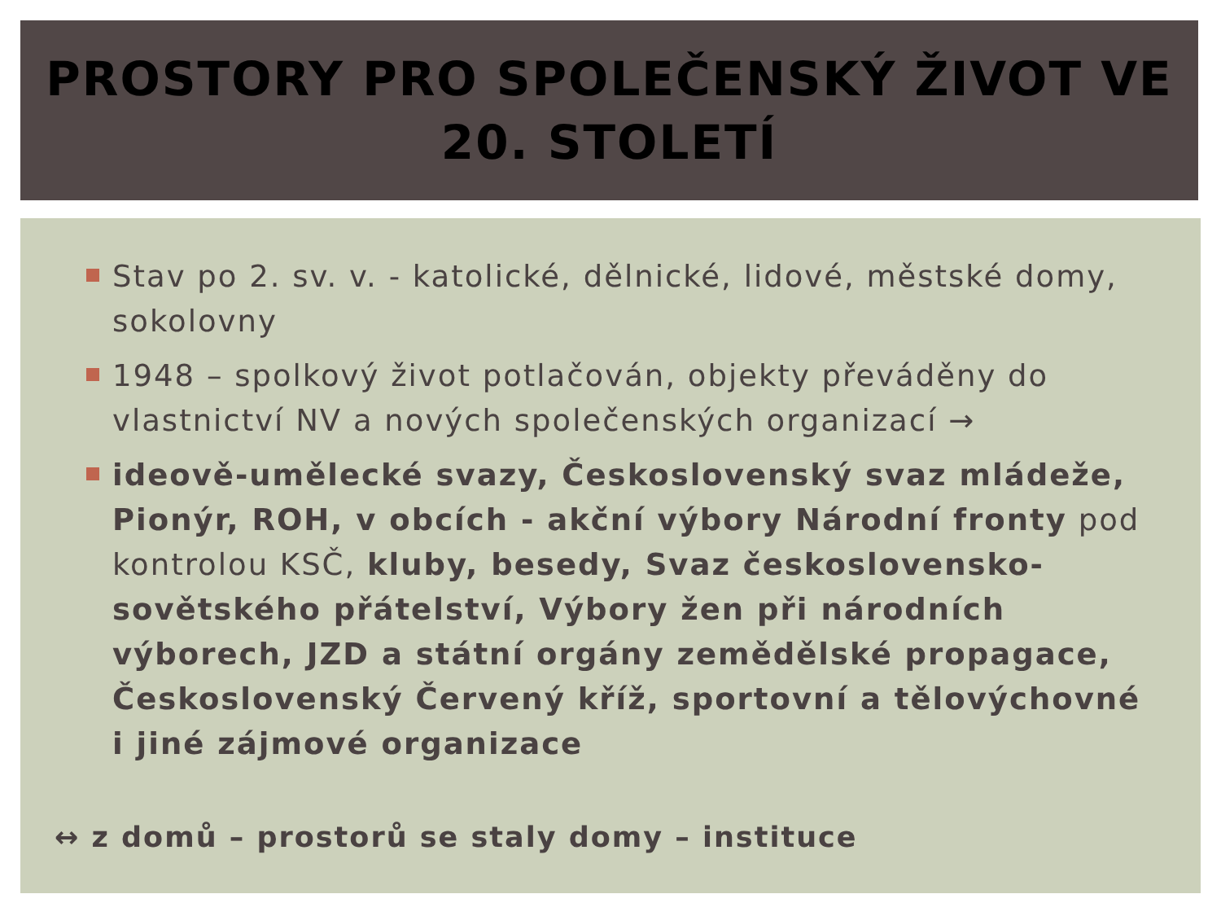PROSTORY PRO SPOLEČENSKÝ ŽIVOT VE
20. STOLETÍ
Stav po 2. sv. v. - katolické, dělnické, lidové, městské domy, sokolovny
1948 – spolkový život potlačován, objekty převáděny do vlastnictví NV a nových společenských organizací →
ideově-umělecké svazy, Československý svaz mládeže, Pionýr, ROH, v obcích - akční výbory Národní fronty pod kontrolou KSČ, kluby, besedy, Svaz československo-sovětského přátelství, Výbory žen při národních výborech, JZD a státní orgány zemědělské propagace, Československý Červený kříž, sportovní a tělovýchovné i jiné zájmové organizace
↔ z domů – prostorů se staly domy – instituce